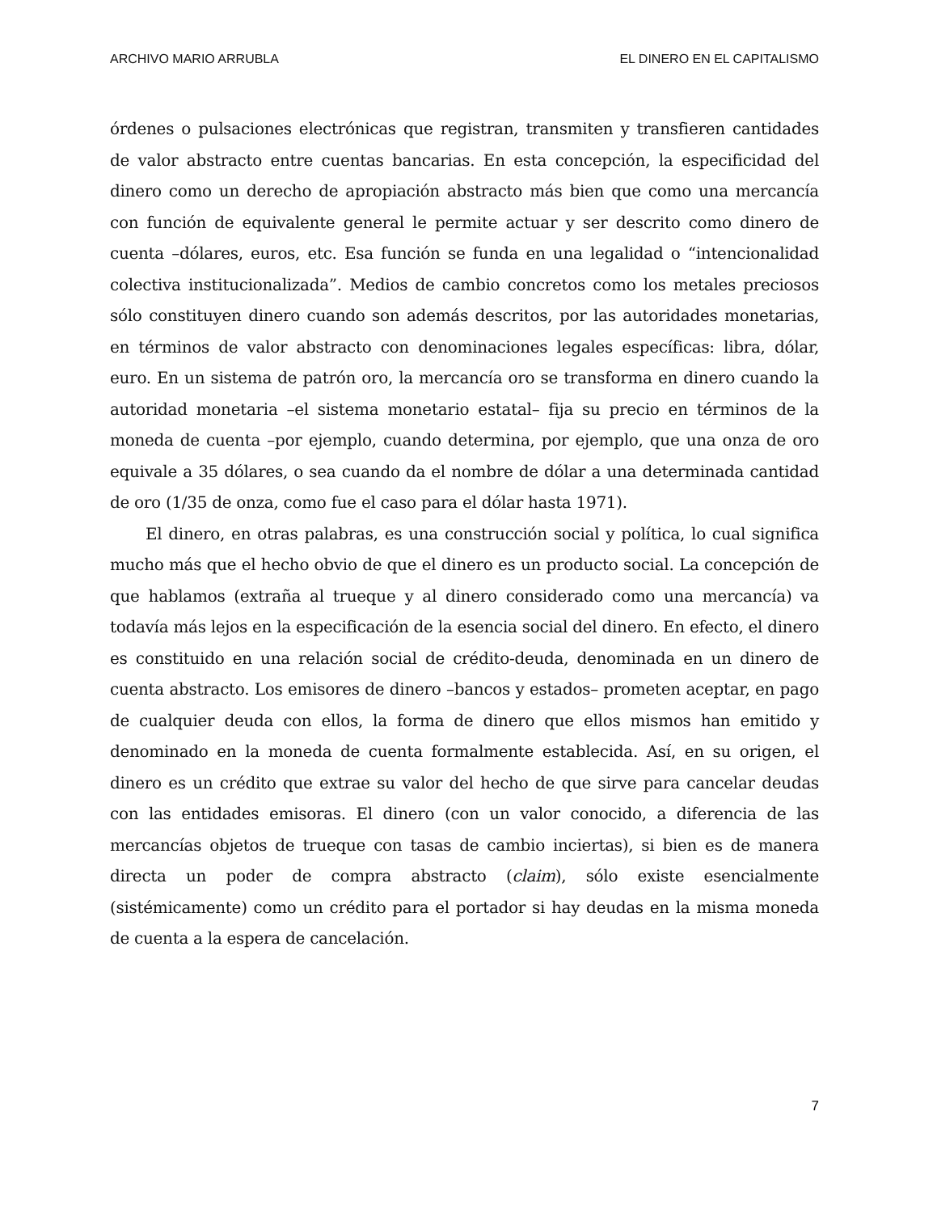ARCHIVO MARIO ARRUBLA EL DINERO EN EL CAPITALISMO
órdenes o pulsaciones electrónicas que registran, transmiten y transfieren cantidades de valor abstracto entre cuentas bancarias. En esta concepción, la especificidad del dinero como un derecho de apropiación abstracto más bien que como una mercancía con función de equivalente general le permite actuar y ser descrito como dinero de cuenta –dólares, euros, etc. Esa función se funda en una legalidad o “intencionalidad colectiva institucionalizada”. Medios de cambio concretos como los metales preciosos sólo constituyen dinero cuando son además descritos, por las autoridades monetarias, en términos de valor abstracto con denominaciones legales específicas: libra, dólar, euro. En un sistema de patrón oro, la mercancía oro se transforma en dinero cuando la autoridad monetaria –el sistema monetario estatal– fija su precio en términos de la moneda de cuenta –por ejemplo, cuando determina, por ejemplo, que una onza de oro equivale a 35 dólares, o sea cuando da el nombre de dólar a una determinada cantidad de oro (1/35 de onza, como fue el caso para el dólar hasta 1971).
El dinero, en otras palabras, es una construcción social y política, lo cual significa mucho más que el hecho obvio de que el dinero es un producto social. La concepción de que hablamos (extraña al trueque y al dinero considerado como una mercancía) va todavía más lejos en la especificación de la esencia social del dinero. En efecto, el dinero es constituido en una relación social de crédito-deuda, denominada en un dinero de cuenta abstracto. Los emisores de dinero –bancos y estados– prometen aceptar, en pago de cualquier deuda con ellos, la forma de dinero que ellos mismos han emitido y denominado en la moneda de cuenta formalmente establecida. Así, en su origen, el dinero es un crédito que extrae su valor del hecho de que sirve para cancelar deudas con las entidades emisoras. El dinero (con un valor conocido, a diferencia de las mercancías objetos de trueque con tasas de cambio inciertas), si bien es de manera directa un poder de compra abstracto (claim), sólo existe esencialmente (sistémicamente) como un crédito para el portador si hay deudas en la misma moneda de cuenta a la espera de cancelación.
7